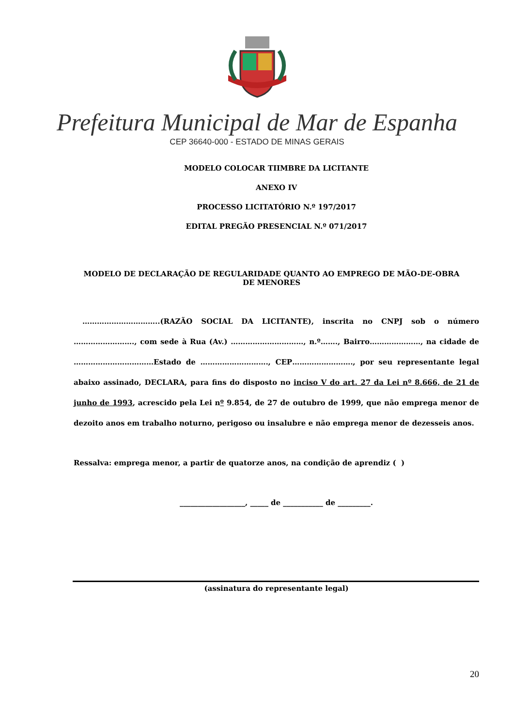Prefeitura Municipal de Mar de Espanha
CEP 36640-000 - ESTADO DE MINAS GERAIS
MODELO COLOCAR TIIMBRE DA LICITANTE
ANEXO IV
PROCESSO LICITATÓRIO N.º 197/2017
EDITAL PREGÃO PRESENCIAL N.º 071/2017
MODELO DE DECLARAÇÃO DE REGULARIDADE QUANTO AO EMPREGO DE MÃO-DE-OBRA DE MENORES
…………………………..(RAZÃO SOCIAL DA LICITANTE), inscrita no CNPJ sob o número ……………………., com sede à Rua (Av.) …………………………, n.º……., Bairro…………………, na cidade de ……………………………Estado de ………………………., CEP……………………., por seu representante legal abaixo assinado, DECLARA, para fins do disposto no inciso V do art. 27 da Lei nº 8.666, de 21 de junho de 1993, acrescido pela Lei nº 9.854, de 27 de outubro de 1999, que não emprega menor de dezoito anos em trabalho noturno, perigoso ou insalubre e não emprega menor de dezesseis anos.
Ressalva: emprega menor, a partir de quatorze anos, na condição de aprendiz ( )
__________________, _____ de ___________ de _________.
(assinatura do representante legal)
20